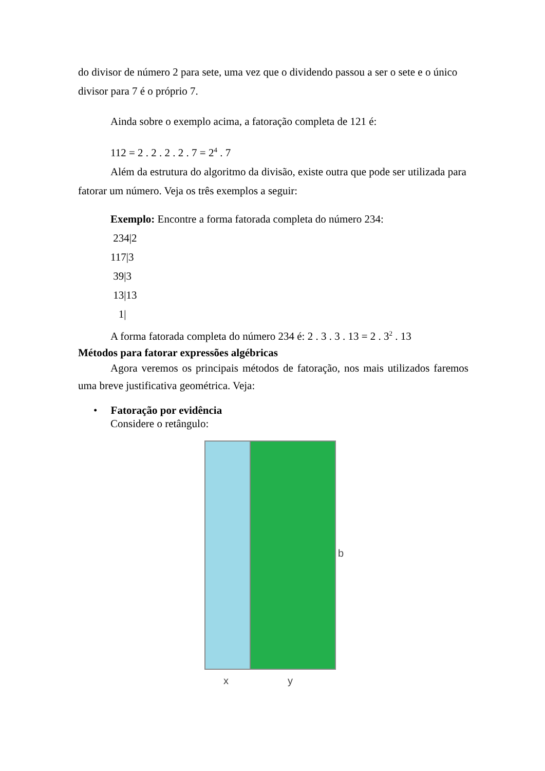do divisor de número 2 para sete, uma vez que o dividendo passou a ser o sete e o único divisor para 7 é o próprio 7.
Ainda sobre o exemplo acima, a fatoração completa de 121 é:
112 = 2 . 2 . 2 . 2 . 7 = 2<sup>4</sup> . 7
Além da estrutura do algoritmo da divisão, existe outra que pode ser utilizada para fatorar um número. Veja os três exemplos a seguir:
Exemplo: Encontre a forma fatorada completa do número 234:
234|2
117|3
39|3
13|13
1|
A forma fatorada completa do número 234 é: 2 . 3 . 3 . 13 = 2 . 3<sup>2</sup> . 13
Métodos para fatorar expressões algébricas
Agora veremos os principais métodos de fatoração, nos mais utilizados faremos uma breve justificativa geométrica. Veja:
• Fatoração por evidência
Considere o retângulo:
b
x y